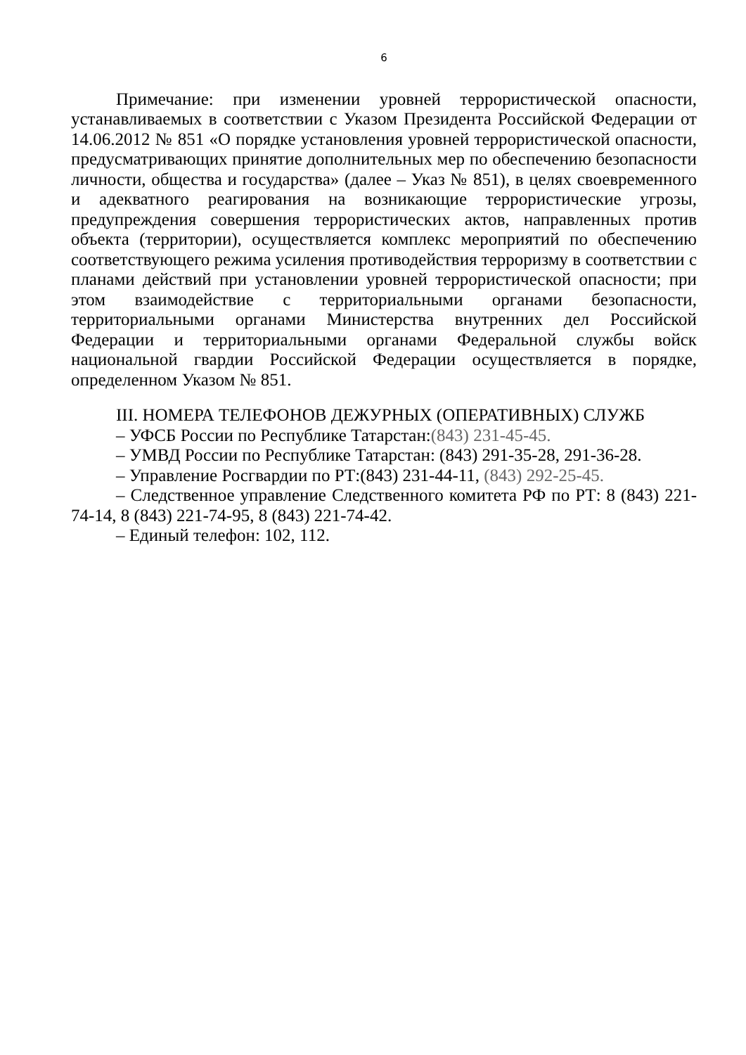6
Примечание: при изменении уровней террористической опасности, устанавливаемых в соответствии с Указом Президента Российской Федерации от 14.06.2012 № 851 «О порядке установления уровней террористической опасности, предусматривающих принятие дополнительных мер по обеспечению безопасности личности, общества и государства» (далее – Указ № 851), в целях своевременного и адекватного реагирования на возникающие террористические угрозы, предупреждения совершения террористических актов, направленных против объекта (территории), осуществляется комплекс мероприятий по обеспечению соответствующего режима усиления противодействия терроризму в соответствии с планами действий при установлении уровней террористической опасности; при этом взаимодействие с территориальными органами безопасности, территориальными органами Министерства внутренних дел Российской Федерации и территориальными органами Федеральной службы войск национальной гвардии Российской Федерации осуществляется в порядке, определенном Указом № 851.
III. НОМЕРА ТЕЛЕФОНОВ ДЕЖУРНЫХ (ОПЕРАТИВНЫХ) СЛУЖБ
– УФСБ России по Республике Татарстан:(843) 231-45-45.
– УМВД России по Республике Татарстан: (843) 291-35-28, 291-36-28.
– Управление Росгвардии по РТ:(843) 231-44-11, (843) 292-25-45.
– Следственное управление Следственного комитета РФ по РТ: 8 (843) 221-74-14, 8 (843) 221-74-95, 8 (843) 221-74-42.
– Единый телефон: 102, 112.